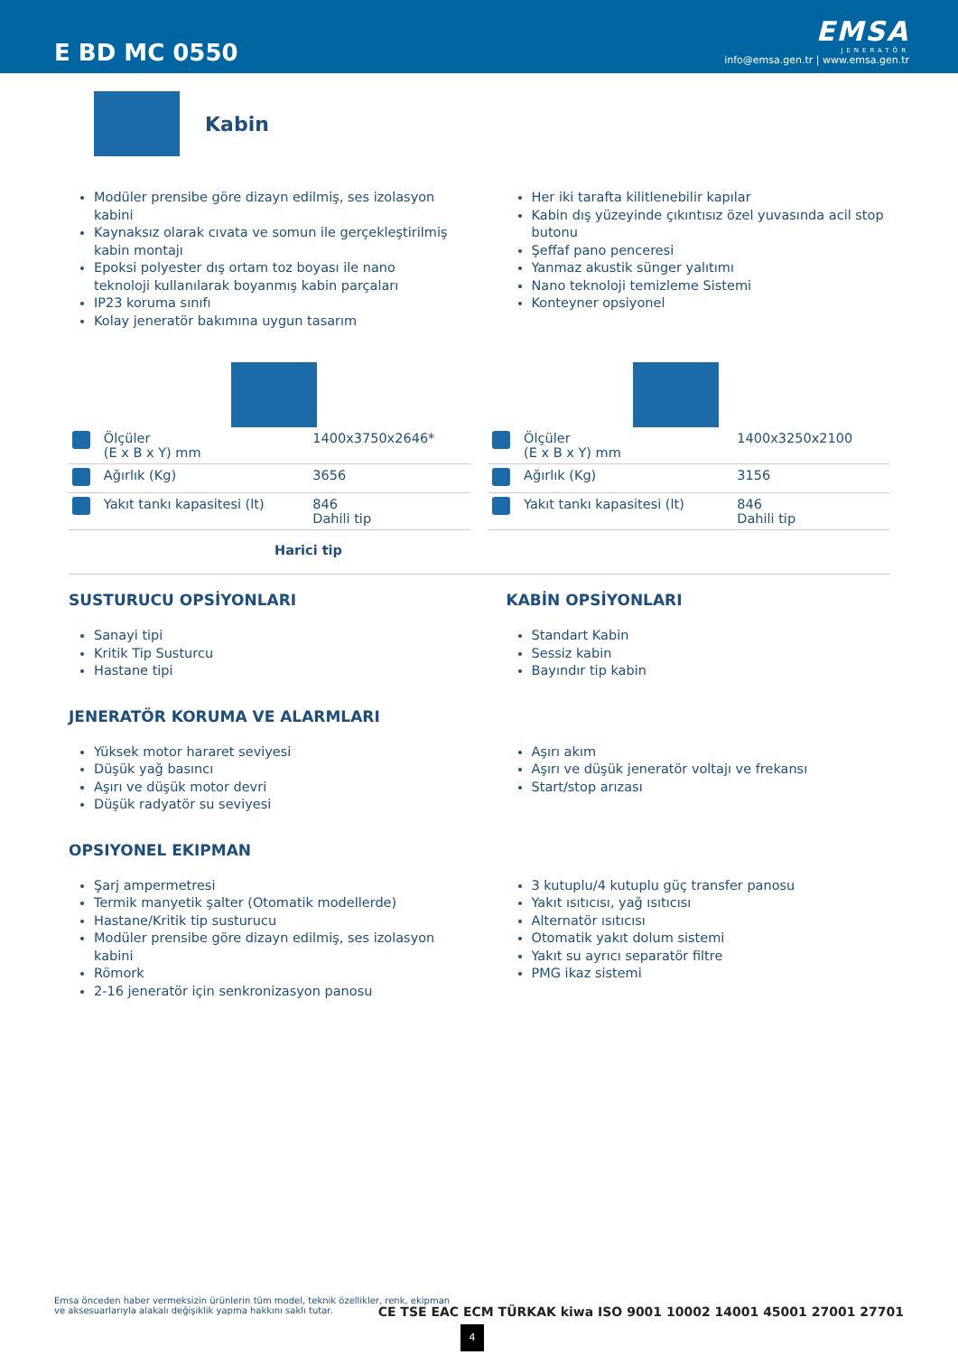E BD MC 0550
EMSA
JENERATÖR
info@emsa.gen.tr | www.emsa.gen.tr
Kabin
Modüler prensibe göre dizayn edilmiş, ses izolasyon kabini
Kaynaksız olarak cıvata ve somun ile gerçekleştirilmiş kabin montajı
Epoksi polyester dış ortam toz boyası ile nano teknoloji kullanılarak boyanmış kabin parçaları
IP23 koruma sınıfı
Kolay jeneratör bakımına uygun tasarım
Her iki tarafta kilitlenebilir kapılar
Kabin dış yüzeyinde çıkıntısız özel yuvasında acil stop butonu
Şeffaf pano penceresi
Yanmaz akustik sünger yalıtımı
Nano teknoloji temizleme Sistemi
Konteyner opsiyonel
| | Ölçüler (E x B x Y) mm | 1400x3750x2646* |
| | Ağırlık (Kg) | 3656 |
| | Yakıt tankı kapasitesi (lt) | 846 Dahili tip |
| | Ölçüler (E x B x Y) mm | 1400x3250x2100 |
| | Ağırlık (Kg) | 3156 |
| | Yakıt tankı kapasitesi (lt) | 846 Dahili tip |
Harici tip
SUSTURUCU OPSİYONLARI
Sanayi tipi
Kritik Tip Susturcu
Hastane tipi
KABİN OPSİYONLARI
Standart Kabin
Sessiz kabin
Bayındır tip kabin
JENERATÖR KORUMA VE ALARMLARI
Yüksek motor hararet seviyesi
Düşük yağ basıncı
Aşırı ve düşük motor devri
Düşük radyatör su seviyesi
Aşırı akım
Aşırı ve düşük jeneratör voltajı ve frekansı
Start/stop arızası
OPSIYONEL EKIPMAN
Şarj ampermetresi
Termik manyetik şalter (Otomatik modellerde)
Hastane/Kritik tip susturucu
Modüler prensibe göre dizayn edilmiş, ses izolasyon kabini
Römork
2-16 jeneratör için senkronizasyon panosu
3 kutuplu/4 kutuplu güç transfer panosu
Yakıt ısıtıcısı, yağ ısıtıcısı
Alternatör ısıtıcısı
Otomatik yakıt dolum sistemi
Yakıt su ayrıcı separatör filtre
PMG ikaz sistemi
Emsa önceden haber vermeksizin ürünlerin tüm model, teknik özellikler, renk, ekipman ve aksesuarlarıyla alakalı değişiklik yapma hakkını saklı tutar.
CE TSE EAC ECM TÜRKAK kiwa ISO 9001 10002 14001 45001 27001 27701
4